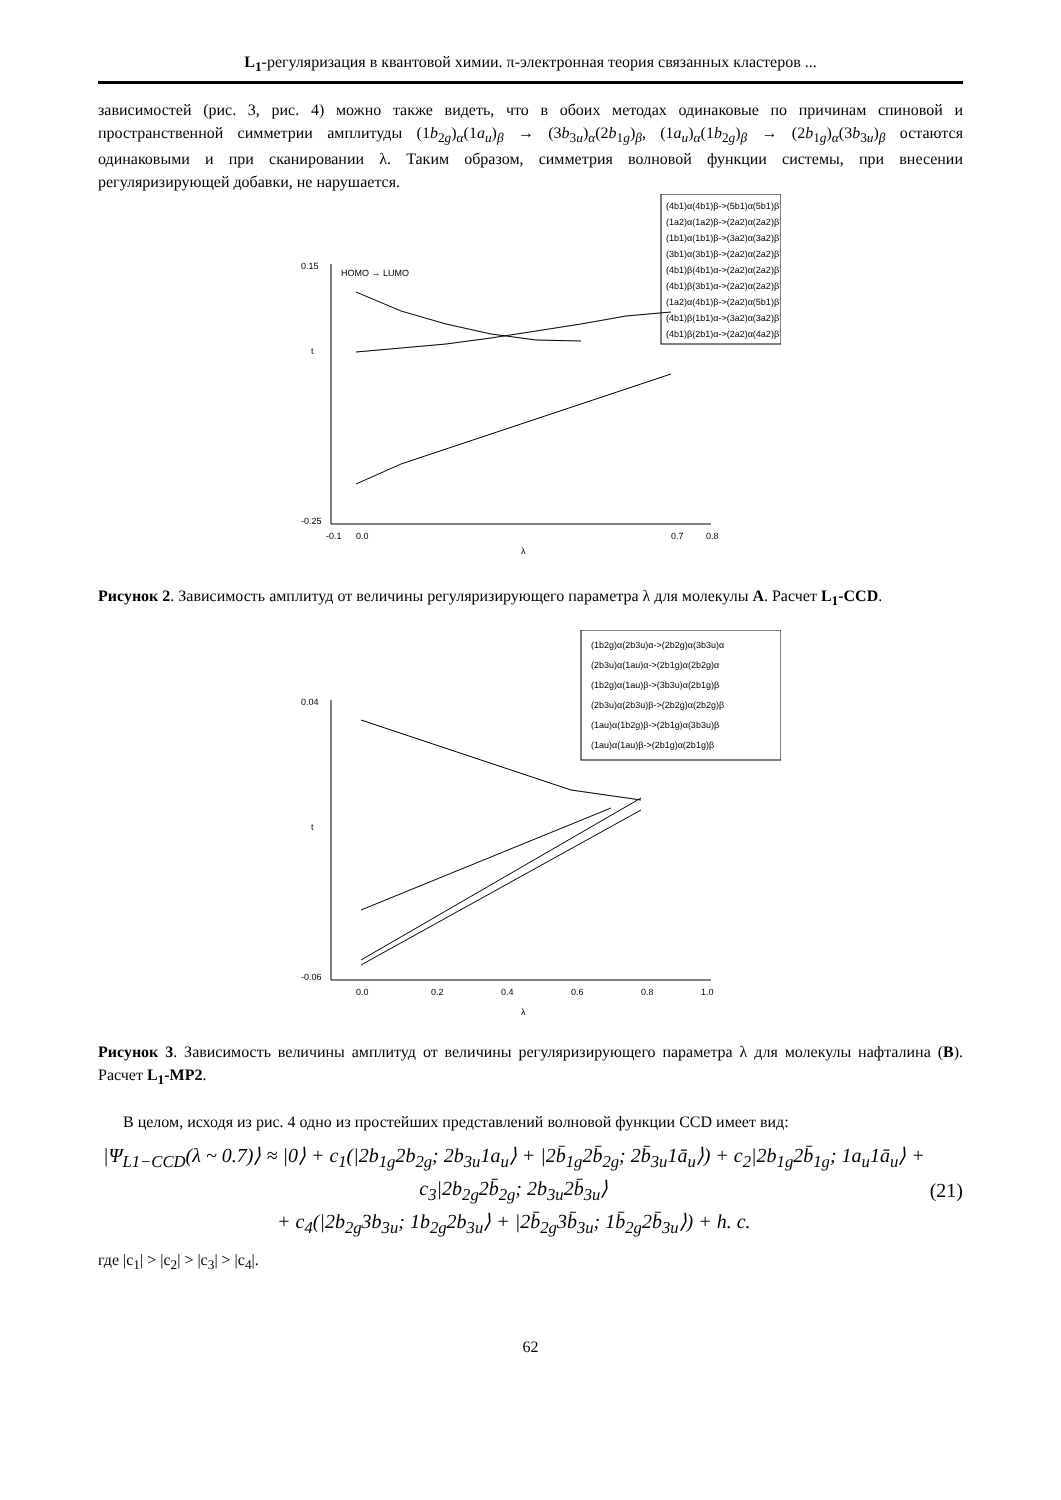L<sub>1</sub>-регуляризация в квантовой химии. π-электронная теория связанных кластеров ...
зависимостей (рис. 3, рис. 4) можно также видеть, что в обоих методах одинаковые по причинам спиновой и пространственной симметрии амплитуды (1b<sub>2g</sub>)<sub>α</sub>(1a<sub>u</sub>)<sub>β</sub> → (3b<sub>3u</sub>)<sub>α</sub>(2b<sub>1g</sub>)<sub>β</sub>, (1a<sub>u</sub>)<sub>α</sub>(1b<sub>2g</sub>)<sub>β</sub> → (2b<sub>1g</sub>)<sub>α</sub>(3b<sub>3u</sub>)<sub>β</sub> остаются одинаковыми и при сканировании λ. Таким образом, симметрия волновой функции системы, при внесении регуляризирующей добавки, не нарушается.
HOMO → LUMO
t
λ
(4b1)α(4b1)β->(5b1)α(5b1)β
(1a2)α(1a2)β->(2a2)α(2a2)β
(1b1)α(1b1)β->(3a2)α(3a2)β
(3b1)α(3b1)β->(2a2)α(2a2)β
(4b1)β(4b1)α->(2a2)α(2a2)β
(4b1)β(3b1)α->(2a2)α(2a2)β
(1a2)α(4b1)β->(2a2)α(5b1)β
(4b1)β(1b1)α->(3a2)α(3a2)β
(4b1)β(2b1)α->(2a2)α(4a2)β
0.15
-0.25
-0.1
0.0
0.7
0.8
Рисунок 2. Зависимость амплитуд от величины регуляризирующего параметра λ для молекулы A. Расчет L<sub>1</sub>-CCD.
t
λ
(1b2g)α(2b3u)α->(2b2g)α(3b3u)α
(2b3u)α(1au)α->(2b1g)α(2b2g)α
(1b2g)α(1au)β->(3b3u)α(2b1g)β
(2b3u)α(2b3u)β->(2b2g)α(2b2g)β
(1au)α(1b2g)β->(2b1g)α(3b3u)β
(1au)α(1au)β->(2b1g)α(2b1g)β
0.04
-0.06
0.0
0.2
0.4
0.6
0.8
1.0
Рисунок 3. Зависимость величины амплитуд от величины регуляризирующего параметра λ для молекулы нафталина (B). Расчет L<sub>1</sub>-MP2.
В целом, исходя из рис. 4 одно из простейших представлений волновой функции CCD имеет вид:
|Ψ<sub>L1−CCD</sub>(λ ~ 0.7)⟩ ≈ |0⟩ + c<sub>1</sub>(|2b<sub>1g</sub>2b<sub>2g</sub>; 2b<sub>3u</sub>1a<sub>u</sub>⟩ + |2b̄<sub>1g</sub>2b̄<sub>2g</sub>; 2b̄<sub>3u</sub>1ā<sub>u</sub>⟩) + c<sub>2</sub>|2b<sub>1g</sub>2b̄<sub>1g</sub>; 1a<sub>u</sub>1ā<sub>u</sub>⟩ + c<sub>3</sub>|2b<sub>2g</sub>2b̄<sub>2g</sub>; 2b<sub>3u</sub>2b̄<sub>3u</sub>⟩
+ c<sub>4</sub>(|2b<sub>2g</sub>3b<sub>3u</sub>; 1b<sub>2g</sub>2b<sub>3u</sub>⟩ + |2b̄<sub>2g</sub>3b̄<sub>3u</sub>; 1b̄<sub>2g</sub>2b̄<sub>3u</sub>⟩) + h. c.
(21)
где |c<sub>1</sub>| > |c<sub>2</sub>| > |c<sub>3</sub>| > |c<sub>4</sub>|.
62